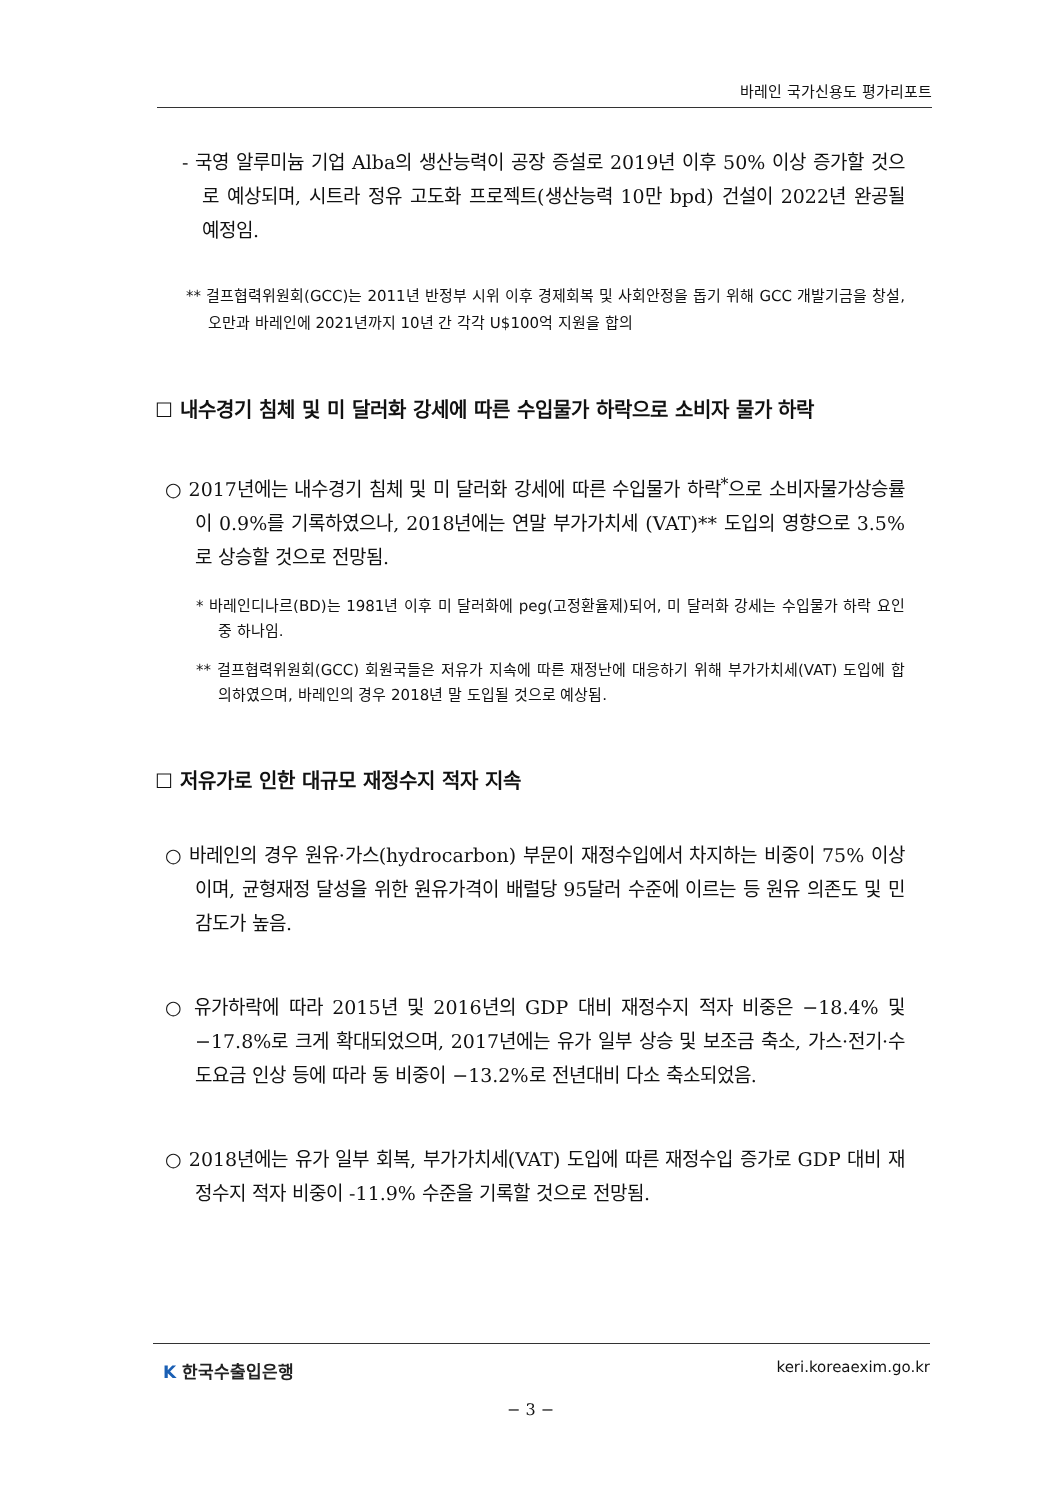바레인 국가신용도 평가리포트
- 국영 알루미늄 기업 Alba의 생산능력이 공장 증설로 2019년 이후 50% 이상 증가할 것으로 예상되며, 시트라 정유 고도화 프로젝트(생산능력 10만 bpd) 건설이 2022년 완공될 예정임.
** 걸프협력위원회(GCC)는 2011년 반정부 시위 이후 경제회복 및 사회안정을 돕기 위해 GCC 개발기금을 창설, 오만과 바레인에 2021년까지 10년 간 각각 U$100억 지원을 합의
☐ 내수경기 침체 및 미 달러화 강세에 따른 수입물가 하락으로 소비자 물가 하락
○ 2017년에는 내수경기 침체 및 미 달러화 강세에 따른 수입물가 하락<sup>*</sup>으로 소비자물가상승률이 0.9%를 기록하였으나, 2018년에는 연말 부가가치세 (VAT)** 도입의 영향으로 3.5%로 상승할 것으로 전망됨.
* 바레인디나르(BD)는 1981년 이후 미 달러화에 peg(고정환율제)되어, 미 달러화 강세는 수입물가 하락 요인 중 하나임.
** 걸프협력위원회(GCC) 회원국들은 저유가 지속에 따른 재정난에 대응하기 위해 부가가치세(VAT) 도입에 합의하였으며, 바레인의 경우 2018년 말 도입될 것으로 예상됨.
☐ 저유가로 인한 대규모 재정수지 적자 지속
○ 바레인의 경우 원유·가스(hydrocarbon) 부문이 재정수입에서 차지하는 비중이 75% 이상이며, 균형재정 달성을 위한 원유가격이 배럴당 95달러 수준에 이르는 등 원유 의존도 및 민감도가 높음.
○ 유가하락에 따라 2015년 및 2016년의 GDP 대비 재정수지 적자 비중은 −18.4% 및 −17.8%로 크게 확대되었으며, 2017년에는 유가 일부 상승 및 보조금 축소, 가스·전기·수도요금 인상 등에 따라 동 비중이 −13.2%로 전년대비 다소 축소되었음.
○ 2018년에는 유가 일부 회복, 부가가치세(VAT) 도입에 따른 재정수입 증가로 GDP 대비 재정수지 적자 비중이 -11.9% 수준을 기록할 것으로 전망됨.
K 한국수출입은행 keri.koreaexim.go.kr
− 3 −